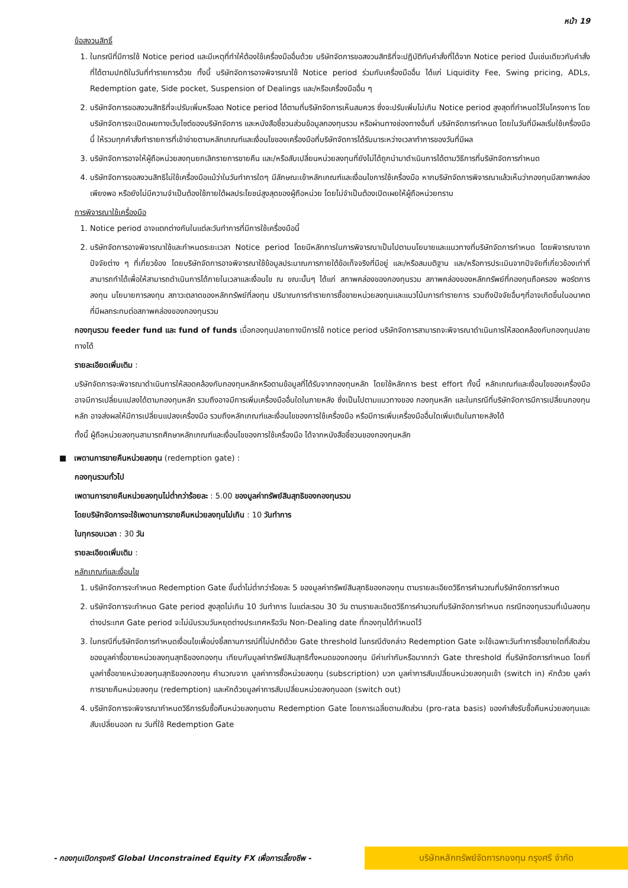หน้า 19
ข้อสงวนสิทธิ์
1. ในกรณีที่มีการใช้ Notice period และมีเหตุที่ทำให้ต้องใช้เครื่องมืออื่นด้วย บริษัทจัดการขอสงวนสิทธิที่จะปฏิบัติกับคำสั่งที่ได้จาก Notice period นั้นเช่นเดียวกับคำสั่งที่ได้ตามปกติในวันที่ทำรายการด้วย ทั้งนี้ บริษัทจัดการอาจพิจารณาใช้ Notice period ร่วมกับเครื่องมืออื่น ได้แก่ Liquidity Fee, Swing pricing, ADLs, Redemption gate, Side pocket, Suspension of Dealings และ/หรือเครื่องมืออื่น ๆ
2. บริษัทจัดการขอสงวนสิทธิที่จะปรับเพิ่มหรือลด Notice period ได้ตามที่บริษัทจัดการเห็นสมควร ซึ่งจะปรับเพิ่มไม่เกิน Notice period สูงสุดที่กำหนดไว้ในโครงการ โดยบริษัทจัดการจะเปิดเผยทางเว็บไซต์ของบริษัทจัดการ และหนังสือชี้ชวนส่วนข้อมูลกองทุนรวม หรือผ่านทางช่องทางอื่นที่ บริษัทจัดการกำหนด โดยในวันที่มีผลเริ่มใช้เครื่องมือนี้ ให้รวมทุกคำสั่งทำรายการที่เข้าข่ายตามหลักเกณฑ์และเงื่อนไขของเครื่องมือที่บริษัทจัดการได้รับมาระหว่างเวลาทำการของวันที่มีผล
3. บริษัทจัดการอาจให้ผู้ถือหน่วยลงทุนยกเลิกรายการขายคืน และ/หรือสับเปลี่ยนหน่วยลงทุนที่ยังไม่ได้ถูกนำมาดำเนินการได้ตามวิธีการที่บริษัทจัดการกำหนด
4. บริษัทจัดการขอสงวนสิทธิไม่ใช้เครื่องมือแม้ว่าในวันทำการใดๆ มีลักษณะเข้าหลักเกณฑ์และเงื่อนไขการใช้เครื่องมือ หากบริษัทจัดการพิจารณาแล้วเห็นว่ากองทุนมีสภาพคล่องเพียงพอ หรือยังไม่มีความจำเป็นต้องใช้ภายใต้ผลประโยชน์สูงสุดของผู้ถือหน่วย โดยไม่จำเป็นต้องเปิดเผยให้ผู้ถือหน่วยทราบ
การพิจารณาใช้เครื่องมือ
1. Notice period อาจแตกต่างกันในแต่ละวันทำการที่มีการใช้เครื่องมือนี้
2. บริษัทจัดการอาจพิจารณาใช้และกำหนดระยะเวลา Notice period โดยมีหลักการในการพิจารณาเป็นไปตามนโยบายและแนวทางที่บริษัทจัดการกำหนด โดยพิจารณาจากปัจจัยต่าง ๆ ที่เกี่ยวข้อง โดยบริษัทจัดการอาจพิจารณาใช้ข้อมูลประมาณการภายใต้ข้อเท็จจริงที่มีอยู่ และ/หรือสมมติฐาน และ/หรือการประเมินจากปัจจัยที่เกี่ยวข้องเท่าที่สามารถทำได้เพื่อให้สามารถดำเนินการได้ภายในเวลาและเงื่อนไข ณ ขณะนั้นๆ ได้แก่ สภาพคล่องของกองทุนรวม สภาพคล่องของหลักทรัพย์ที่กองทุนถือครอง พอร์ตการลงทุน นโยบายการลงทุน สภาวะตลาดของหลักทรัพย์ที่ลงทุน ปริมาณการทำรายการซื้อขายหน่วยลงทุนและแนวโน้มการทำรายการ รวมถึงปัจจัยอื่นๆที่อาจเกิดขึ้นในอนาคตที่มีผลกระทบต่อสภาพคล่องของกองทุนรวม
กองทุนรวม feeder fund และ fund of funds เมื่อกองทุนปลายทางมีการใช้ notice period บริษัทจัดการสามารถจะพิจารณาดำเนินการให้สอดคล้องกับกองทุนปลายทางได้
รายละเอียดเพิ่มเติม :
บริษัทจัดการจะพิจารณาดำเนินการให้สอดคล้องกับกองทุนหลักหรือตามข้อมูลที่ได้รับจากกองทุนหลัก โดยใช้หลักการ best effort ทั้งนี้ หลักเกณฑ์และเงื่อนไขของเครื่องมือ อาจมีการเปลี่ยนแปลงได้ตามกองทุนหลัก รวมถึงอาจมีการเพิ่มเครื่องมืออื่นใดในภายหลัง ซึ่งเป็นไปตามแนวทางของ กองทุนหลัก และในกรณีที่บริษัทจัดการมีการเปลี่ยนกองทุนหลัก อาจส่งผลให้มีการเปลี่ยนแปลงเครื่องมือ รวมถึงหลักเกณฑ์และเงื่อนไขของการใช้เครื่องมือ หรือมีการเพิ่มเครื่องมืออื่นใดเพิ่มเติมในภายหลังได้
ทั้งนี้ ผู้ถือหน่วยลงทุนสามารถศึกษาหลักเกณฑ์และเงื่อนไขของการใช้เครื่องมือ ได้จากหนังสือชี้ชวนของกองทุนหลัก
■ เพดานการขายคืนหน่วยลงทุน (redemption gate) :
กองทุนรวมทั่วไป
เพดานการขายคืนหน่วยลงทุนไม่ต่ำกว่าร้อยละ : 5.00 ของมูลค่าทรัพย์สินสุทธิของกองทุนรวม
โดยบริษัทจัดการจะใช้เพดานการขายคืนหน่วยลงทุนไม่เกิน : 10 วันทำการ
ในทุกรอบเวลา : 30 วัน
รายละเอียดเพิ่มเติม :
หลักเกณฑ์และเงื่อนไข
1. บริษัทจัดการจะกำหนด Redemption Gate ขั้นต่ำไม่ต่ำกว่าร้อยละ 5 ของมูลค่าทรัพย์สินสุทธิของกองทุน ตามรายละเอียดวิธีการคำนวณที่บริษัทจัดการกำหนด
2. บริษัทจัดการจะกำหนด Gate period สูงสุดไม่เกิน 10 วันทำการ ในแต่ละรอบ 30 วัน ตามรายละเอียดวิธีการคำนวณที่บริษัทจัดการกำหนด กรณีกองทุนรวมที่เน้นลงทุนต่างประเทศ Gate period จะไม่นับรวมวันหยุดต่างประเทศหรือวัน Non-Dealing date ที่กองทุนได้กำหนดไว้
3. ในกรณีที่บริษัทจัดการกำหนดเงื่อนไขเพื่อบ่งชี้สถานการณ์ที่ไม่ปกติด้วย Gate threshold ในกรณีดังกล่าว Redemption Gate จะใช้เฉพาะวันทำการซื้อขายใดที่สัดส่วนของมูลค่าซื้อขายหน่วยลงทุนสุทธิของกองทุน เทียบกับมูลค่าทรัพย์สินสุทธิทั้งหมดของกองทุน มีค่าเท่ากับหรือมากกว่า Gate threshold ที่บริษัทจัดการกำหนด โดยที่มูลค่าซื้อขายหน่วยลงทุนสุทธิของกองทุน คำนวณจาก มูลค่าการซื้อหน่วยลงทุน (subscription) บวก มูลค่าการสับเปลี่ยนหน่วยลงทุนเข้า (switch in) หักด้วย มูลค่าการขายคืนหน่วยลงทุน (redemption) และหักด้วยมูลค่าการสับเปลี่ยนหน่วยลงทุนออก (switch out)
4. บริษัทจัดการจะพิจารณากำหนดวิธีการรับซื้อคืนหน่วยลงทุนตาม Redemption Gate โดยการเฉลี่ยตามสัดส่วน (pro-rata basis) ของคำสั่งรับซื้อคืนหน่วยลงทุนและสับเปลี่ยนออก ณ วันที่ใช้ Redemption Gate
- กองทุนเปิดกรุงศรี Global Unconstrained Equity FX เพื่อการเลี้ยงชีพ -
บริษัทหลักทรัพย์จัดการกองทุน กรุงศรี จำกัด